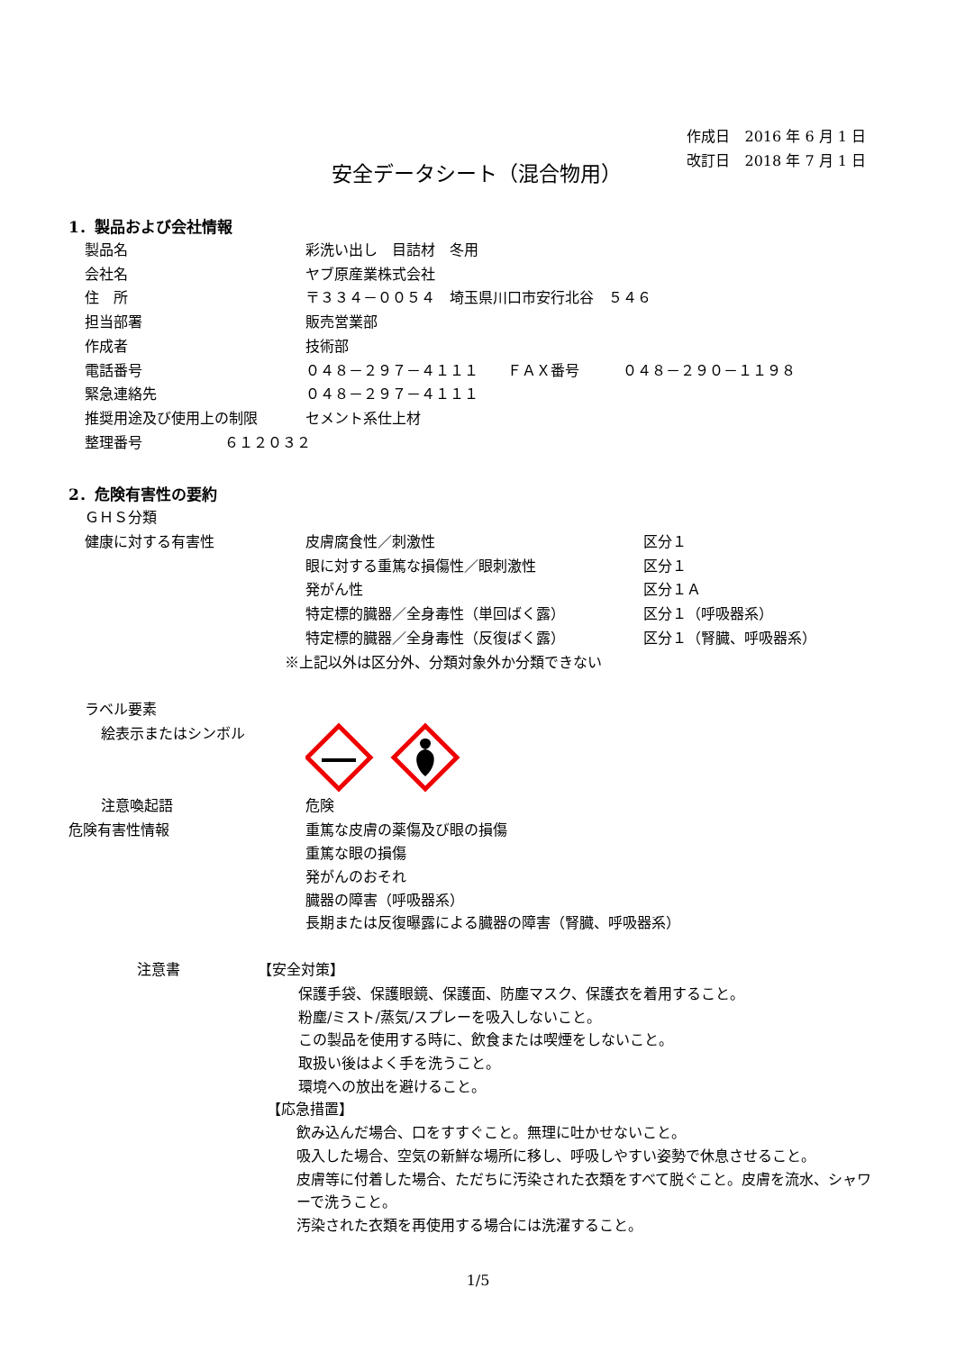作成日　2016 年 6 月 1 日
改訂日　2018 年 7 月 1 日
安全データシート（混合物用）
1．製品および会社情報
製品名 彩洗い出し　目詰材　冬用
会社名 ヤブ原産業株式会社
住　所 〒３３４－００５４　埼玉県川口市安行北谷　５４６
担当部署 販売営業部
作成者 技術部
電話番号 ０４８－２９７－４１１１　　ＦＡＸ番号　　　０４８－２９０－１１９８
緊急連絡先 ０４８－２９７－４１１１
推奨用途及び使用上の制限 セメント系仕上材
整理番号 ６１２０３２
2．危険有害性の要約
ＧＨＳ分類
健康に対する有害性 皮膚腐食性／刺激性 区分１
眼に対する重篤な損傷性／眼刺激性 区分１
発がん性 区分１Ａ
特定標的臓器／全身毒性（単回ばく露） 区分１（呼吸器系）
特定標的臓器／全身毒性（反復ばく露） 区分１（腎臓、呼吸器系）
※上記以外は区分外、分類対象外か分類できない
ラベル要素
絵表示またはシンボル
注意喚起語 危険
危険有害性情報 重篤な皮膚の薬傷及び眼の損傷
重篤な眼の損傷
発がんのおそれ
臓器の障害（呼吸器系）
長期または反復曝露による臓器の障害（腎臓、呼吸器系）
注意書 【安全対策】
保護手袋、保護眼鏡、保護面、防塵マスク、保護衣を着用すること。
粉塵/ミスト/蒸気/スプレーを吸入しないこと。
この製品を使用する時に、飲食または喫煙をしないこと。
取扱い後はよく手を洗うこと。
環境への放出を避けること。
【応急措置】
飲み込んだ場合、口をすすぐこと。無理に吐かせないこと。
吸入した場合、空気の新鮮な場所に移し、呼吸しやすい姿勢で休息させること。
皮膚等に付着した場合、ただちに汚染された衣類をすべて脱ぐこと。皮膚を流水、シャワーで洗うこと。
汚染された衣類を再使用する場合には洗濯すること。
1/5